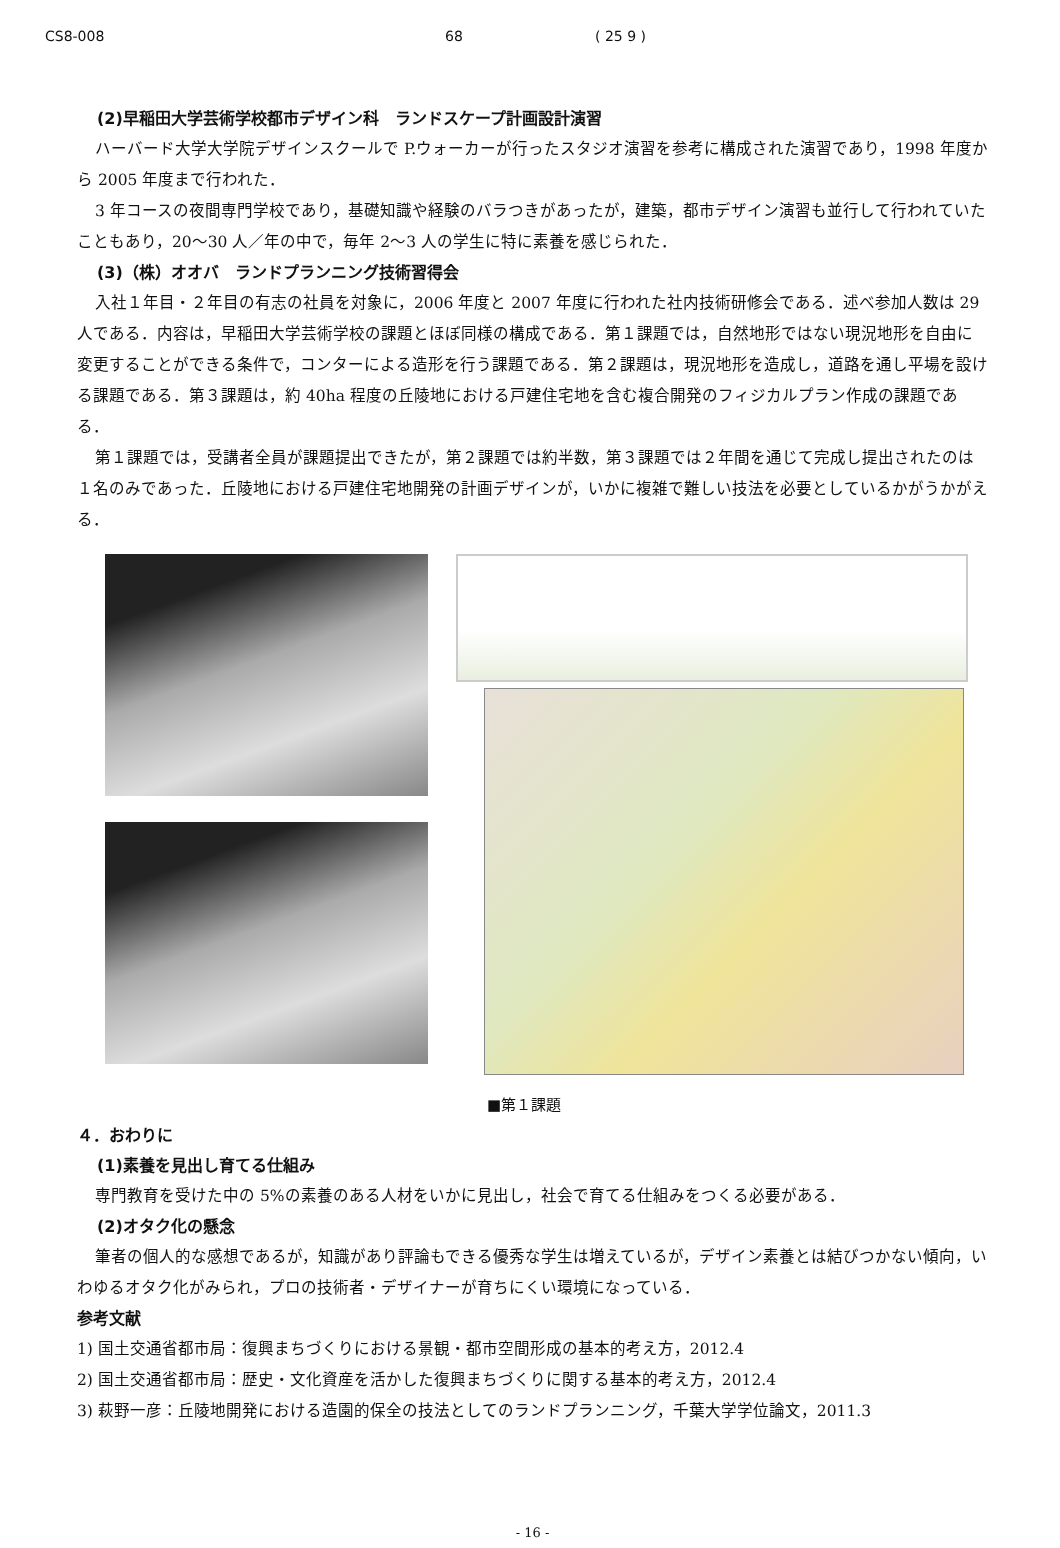CS8-008 68 ( 25 9 )
(2)早稲田大学芸術学校都市デザイン科　ランドスケープ計画設計演習
ハーバード大学大学院デザインスクールで P.ウォーカーが行ったスタジオ演習を参考に構成された演習であり，1998 年度から 2005 年度まで行われた．
3 年コースの夜間専門学校であり，基礎知識や経験のバラつきがあったが，建築，都市デザイン演習も並行して行われていたこともあり，20～30 人／年の中で，毎年 2～3 人の学生に特に素養を感じられた．
(3)（株）オオバ　ランドプランニング技術習得会
入社１年目・２年目の有志の社員を対象に，2006 年度と 2007 年度に行われた社内技術研修会である．述べ参加人数は 29 人である．内容は，早稲田大学芸術学校の課題とほぼ同様の構成である．第１課題では，自然地形ではない現況地形を自由に変更することができる条件で，コンターによる造形を行う課題である．第２課題は，現況地形を造成し，道路を通し平場を設ける課題である．第３課題は，約 40ha 程度の丘陵地における戸建住宅地を含む複合開発のフィジカルプラン作成の課題である．
第１課題では，受講者全員が課題提出できたが，第２課題では約半数，第３課題では２年間を通じて完成し提出されたのは１名のみであった．丘陵地における戸建住宅地開発の計画デザインが，いかに複雑で難しい技法を必要としているかがうかがえる．
■第１課題
４．おわりに
(1)素養を見出し育てる仕組み
専門教育を受けた中の 5%の素養のある人材をいかに見出し，社会で育てる仕組みをつくる必要がある．
(2)オタク化の懸念
筆者の個人的な感想であるが，知識があり評論もできる優秀な学生は増えているが，デザイン素養とは結びつかない傾向，いわゆるオタク化がみられ，プロの技術者・デザイナーが育ちにくい環境になっている．
参考文献
1) 国土交通省都市局：復興まちづくりにおける景観・都市空間形成の基本的考え方，2012.4
2) 国土交通省都市局：歴史・文化資産を活かした復興まちづくりに関する基本的考え方，2012.4
3) 萩野一彦：丘陵地開発における造園的保全の技法としてのランドプランニング，千葉大学学位論文，2011.3
- 16 -